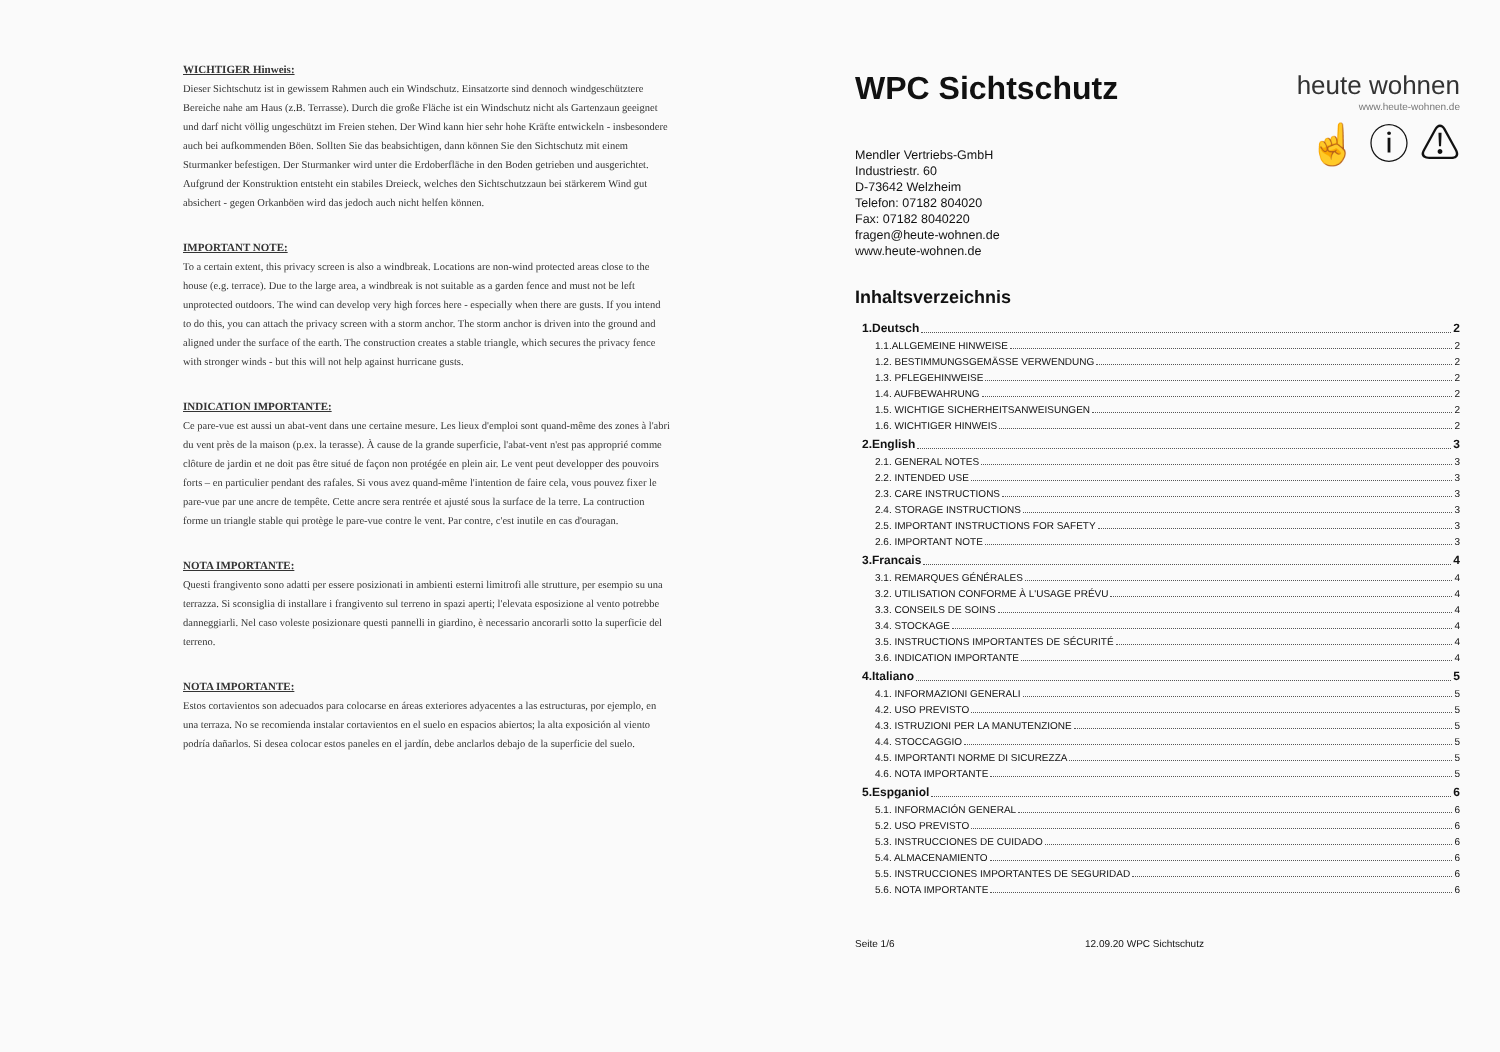WICHTIGER Hinweis:
Dieser Sichtschutz ist in gewissem Rahmen auch ein Windschutz. Einsatzorte sind dennoch windgeschütztere Bereiche nahe am Haus (z.B. Terrasse). Durch die große Fläche ist ein Windschutz nicht als Gartenzaun geeignet und darf nicht völlig ungeschützt im Freien stehen. Der Wind kann hier sehr hohe Kräfte entwickeln - insbesondere auch bei aufkommenden Böen. Sollten Sie das beabsichtigen, dann können Sie den Sichtschutz mit einem Sturmanker befestigen. Der Sturmanker wird unter die Erdoberfläche in den Boden getrieben und ausgerichtet. Aufgrund der Konstruktion entsteht ein stabiles Dreieck, welches den Sichtschutzzaun bei stärkerem Wind gut absichert - gegen Orkanböen wird das jedoch auch nicht helfen können.
IMPORTANT NOTE:
To a certain extent, this privacy screen is also a windbreak. Locations are non-wind protected areas close to the house (e.g. terrace). Due to the large area, a windbreak is not suitable as a garden fence and must not be left unprotected outdoors. The wind can develop very high forces here - especially when there are gusts. If you intend to do this, you can attach the privacy screen with a storm anchor. The storm anchor is driven into the ground and aligned under the surface of the earth. The construction creates a stable triangle, which secures the privacy fence with stronger winds - but this will not help against hurricane gusts.
INDICATION IMPORTANTE:
Ce pare-vue est aussi un abat-vent dans une certaine mesure. Les lieux d'emploi sont quand-même des zones à l'abri du vent près de la maison (p.ex. la terasse). À cause de la grande superficie, l'abat-vent n'est pas approprié comme clôture de jardin et ne doit pas être situé de façon non protégée en plein air. Le vent peut developper des pouvoirs forts – en particulier pendant des rafales. Si vous avez quand-même l'intention de faire cela, vous pouvez fixer le pare-vue par une ancre de tempête. Cette ancre sera rentrée et ajusté sous la surface de la terre. La contruction forme un triangle stable qui protège le pare-vue contre le vent. Par contre, c'est inutile en cas d'ouragan.
NOTA IMPORTANTE:
Questi frangivento sono adatti per essere posizionati in ambienti esterni limitrofi alle strutture, per esempio su una terrazza. Si sconsiglia di installare i frangivento sul terreno in spazi aperti; l'elevata esposizione al vento potrebbe danneggiarli. Nel caso voleste posizionare questi pannelli in giardino, è necessario ancorarli sotto la superficie del terreno.
NOTA IMPORTANTE:
Estos cortavientos son adecuados para colocarse en áreas exteriores adyacentes a las estructuras, por ejemplo, en una terraza. No se recomienda instalar cortavientos en el suelo en espacios abiertos; la alta exposición al viento podría dañarlos. Si desea colocar estos paneles en el jardín, debe anclarlos debajo de la superficie del suelo.
WPC Sichtschutz
Mendler Vertriebs-GmbH
Industriestr. 60
D-73642 Welzheim
Telefon: 07182 804020
Fax: 07182 8040220
fragen@heute-wohnen.de
www.heute-wohnen.de
heute wohnen
www.heute-wohnen.de
☝ ⓘ ⚠
Inhaltsverzeichnis
1.Deutsch 2
1.1.ALLGEMEINE HINWEISE 2
1.2. BESTIMMUNGSGEMÄSSE VERWENDUNG 2
1.3. PFLEGEHINWEISE 2
1.4. AUFBEWAHRUNG 2
1.5. WICHTIGE SICHERHEITSANWEISUNGEN 2
1.6. WICHTIGER HINWEIS 2
2.English 3
2.1. GENERAL NOTES 3
2.2. INTENDED USE 3
2.3. CARE INSTRUCTIONS 3
2.4. STORAGE INSTRUCTIONS 3
2.5. IMPORTANT INSTRUCTIONS FOR SAFETY 3
2.6. IMPORTANT NOTE 3
3.Francais 4
3.1. REMARQUES GÉNÉRALES 4
3.2. UTILISATION CONFORME À L'USAGE PRÉVU 4
3.3. CONSEILS DE SOINS 4
3.4. STOCKAGE 4
3.5. INSTRUCTIONS IMPORTANTES DE SÉCURITÉ 4
3.6. INDICATION IMPORTANTE 4
4.Italiano 5
4.1. INFORMAZIONI GENERALI 5
4.2. USO PREVISTO 5
4.3. ISTRUZIONI PER LA MANUTENZIONE 5
4.4. STOCCAGGIO 5
4.5. IMPORTANTI NORME DI SICUREZZA 5
4.6. NOTA IMPORTANTE 5
5.Espganiol 6
5.1. INFORMACIÓN GENERAL 6
5.2. USO PREVISTO 6
5.3. INSTRUCCIONES DE CUIDADO 6
5.4. ALMACENAMIENTO 6
5.5. INSTRUCCIONES IMPORTANTES DE SEGURIDAD 6
5.6. NOTA IMPORTANTE 6
Seite 1/6 12.09.20 WPC Sichtschutz